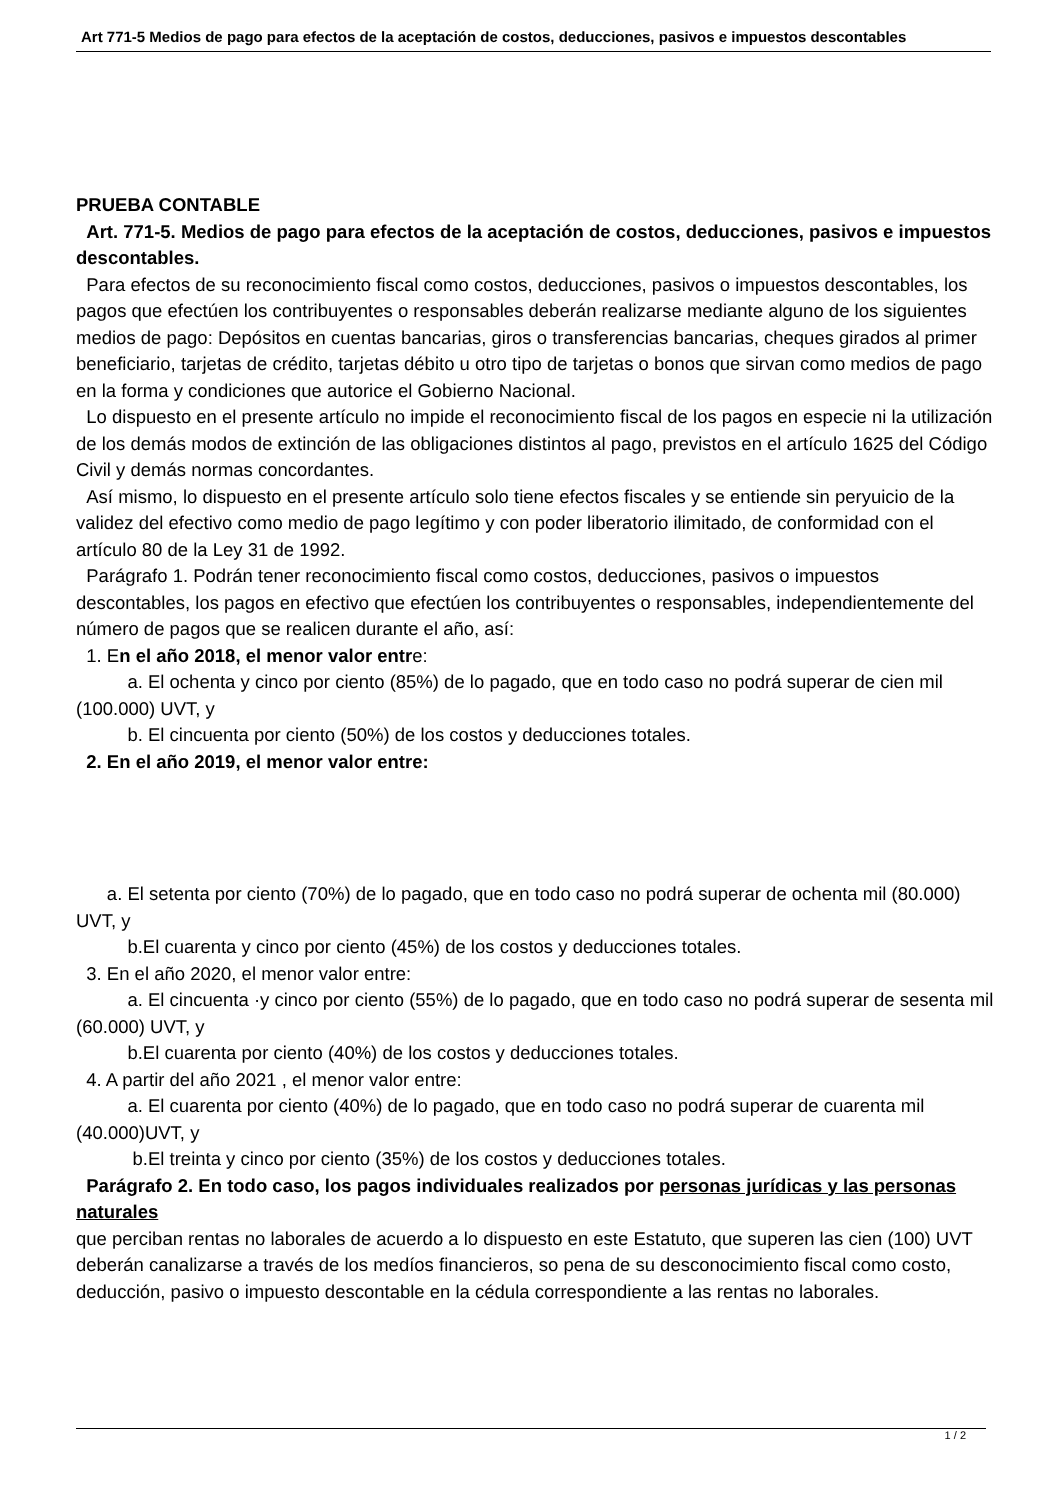Art 771-5 Medios de pago para efectos de la aceptación de costos, deducciones, pasivos e impuestos descontables
PRUEBA CONTABLE
Art. 771-5. Medios de pago para efectos de la aceptación de costos, deducciones, pasivos e impuestos descontables.
Para efectos de su reconocimiento fiscal como costos, deducciones, pasivos o impuestos descontables, los pagos que efectúen los contribuyentes o responsables deberán realizarse mediante alguno de los siguientes medios de pago: Depósitos en cuentas bancarias, giros o transferencias bancarias, cheques girados al primer beneficiario, tarjetas de crédito, tarjetas débito u otro tipo de tarjetas o bonos que sirvan como medios de pago en la forma y condiciones que autorice el Gobierno Nacional.
Lo dispuesto en el presente artículo no impide el reconocimiento fiscal de los pagos en especie ni la utilización de los demás modos de extinción de las obligaciones distintos al pago, previstos en el artículo 1625 del Código Civil y demás normas concordantes.
Así mismo, lo dispuesto en el presente artículo solo tiene efectos fiscales y se entiende sin peryuicio de la validez del efectivo como medio de pago legítimo y con poder liberatorio ilimitado, de conformidad con el artículo 80 de la Ley 31 de 1992.
Parágrafo 1. Podrán tener reconocimiento fiscal como costos, deducciones, pasivos o impuestos descontables, los pagos en efectivo que efectúen los contribuyentes o responsables, independientemente del número de pagos que se realicen durante el año, así:
1. En el año 2018, el menor valor entre:
a. El ochenta y cinco por ciento (85%) de lo pagado, que en todo caso no podrá superar de cien mil (100.000) UVT, y
b. El cincuenta por ciento (50%) de los costos y deducciones totales.
2. En el año 2019, el menor valor entre:
a. El setenta por ciento (70%) de lo pagado, que en todo caso no podrá superar de ochenta mil (80.000) UVT, y
b.El cuarenta y cinco por ciento (45%) de los costos y deducciones totales.
3. En el año 2020, el menor valor entre:
a. El cincuenta ·y cinco por ciento (55%) de lo pagado, que en todo caso no podrá superar de sesenta mil (60.000) UVT, y
b.El cuarenta por ciento (40%) de los costos y deducciones totales.
4. A partir del año 2021 , el menor valor entre:
a. El cuarenta por ciento (40%) de lo pagado, que en todo caso no podrá superar de cuarenta mil (40.000)UVT, y
b.El treinta y cinco por ciento (35%) de los costos y deducciones totales.
Parágrafo 2. En todo caso, los pagos individuales realizados por personas jurídicas y las personas naturales
que perciban rentas no laborales de acuerdo a lo dispuesto en este Estatuto, que superen las cien (100) UVT deberán canalizarse a través de los medíos financieros, so pena de su desconocimiento fiscal como costo, deducción, pasivo o impuesto descontable en la cédula correspondiente a las rentas no laborales.
1 / 2